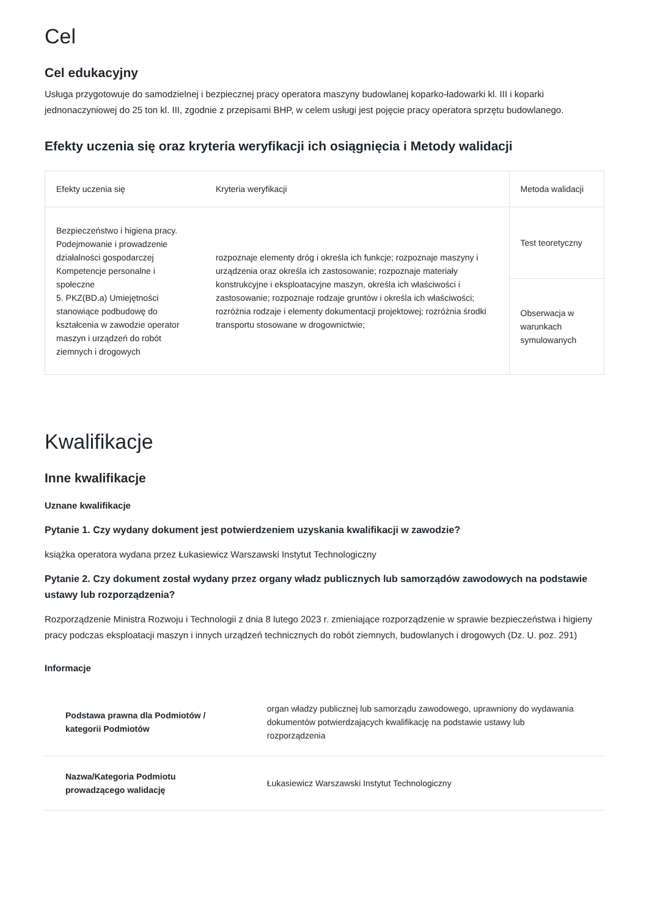Cel
Cel edukacyjny
Usługa przygotowuje do samodzielnej i bezpiecznej pracy operatora maszyny budowlanej koparko-ładowarki kl. III i koparki jednonaczyniowej do 25 ton kl. III, zgodnie z przepisami BHP, w celem usługi jest pojęcie pracy operatora sprzętu budowlanego.
Efekty uczenia się oraz kryteria weryfikacji ich osiągnięcia i Metody walidacji
| Efekty uczenia się | Kryteria weryfikacji | Metoda walidacji |
| --- | --- | --- |
| Bezpieczeństwo i higiena pracy. Podejmowanie i prowadzenie działalności gospodarczej Kompetencje personalne i społeczne 5. PKZ(BD.a) Umiejętności stanowiące podbudowę do kształcenia w zawodzie operator maszyn i urządzeń do robót ziemnych i drogowych | rozpoznaje elementy dróg i określa ich funkcje; rozpoznaje maszyny i urządzenia oraz określa ich zastosowanie; rozpoznaje materiały konstrukcyjne i eksploatacyjne maszyn, określa ich właściwości i zastosowanie; rozpoznaje rodzaje gruntów i określa ich właściwości; rozróżnia rodzaje i elementy dokumentacji projektowej; rozróżnia środki transportu stosowane w drogownictwie; | Test teoretyczny |
| | | Obserwacja w warunkach symulowanych |
Kwalifikacje
Inne kwalifikacje
Uznane kwalifikacje
Pytanie 1. Czy wydany dokument jest potwierdzeniem uzyskania kwalifikacji w zawodzie?
książka operatora wydana przez Łukasiewicz Warszawski Instytut Technologiczny
Pytanie 2. Czy dokument został wydany przez organy władz publicznych lub samorządów zawodowych na podstawie ustawy lub rozporządzenia?
Rozporządzenie Ministra Rozwoju i Technologii z dnia 8 lutego 2023 r. zmieniające rozporządzenie w sprawie bezpieczeństwa i higieny pracy podczas eksploatacji maszyn i innych urządzeń technicznych do robót ziemnych, budowlanych i drogowych (Dz. U. poz. 291)
Informacje
| Podstawa prawna dla Podmiotów / kategorii Podmiotów | organ władzy publicznej lub samorządu zawodowego, uprawniony do wydawania dokumentów potwierdzających kwalifikację na podstawie ustawy lub rozporządzenia |
| Nazwa/Kategoria Podmiotu prowadzącego walidację | Łukasiewicz Warszawski Instytut Technologiczny |